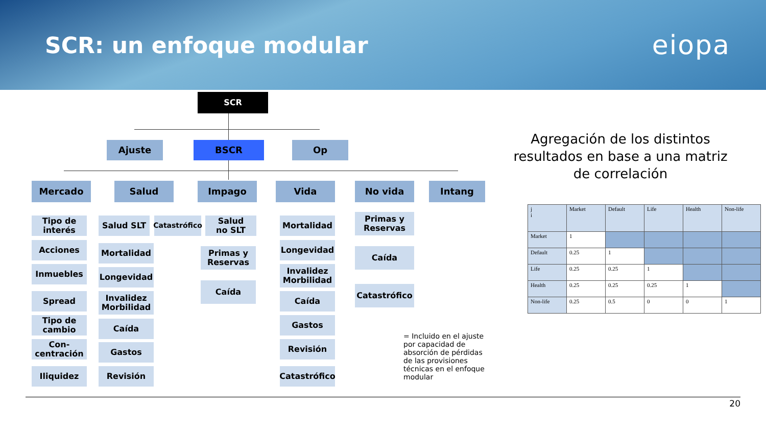SCR: un enfoque modular
eiopa
SCR
Ajuste BSCR Op
Mercado Salud Impago Vida No vida Intang
Tipo de
interés
Acciones
Inmuebles
Spread
Tipo de
cambio
Con-
centración
Iliquidez
Salud SLT
Catastrófico
Salud
no SLT
Mortalidad
Longevidad
Invalidez
Morbilidad
Caída
Gastos
Revisión
Primas y
Reservas
Caída
Mortalidad
Longevidad
Invalidez
Morbilidad
Caída
Gastos
Revisión
Catastrófico
Primas y
Reservas
Caída
Catastrófico
= Incluido en el ajuste por capacidad de absorción de pérdidas de las provisiones técnicas en el enfoque modular
Agregación de los distintos resultados en base a una matriz de correlación
| j i | Market | Default | Life | Health | Non-life |
| --- | --- | --- | --- | --- | --- |
| Market | 1 | | | | |
| Default | 0.25 | 1 | | | |
| Life | 0.25 | 0.25 | 1 | | |
| Health | 0.25 | 0.25 | 0.25 | 1 | |
| Non-life | 0.25 | 0.5 | 0 | 0 | 1 |
20